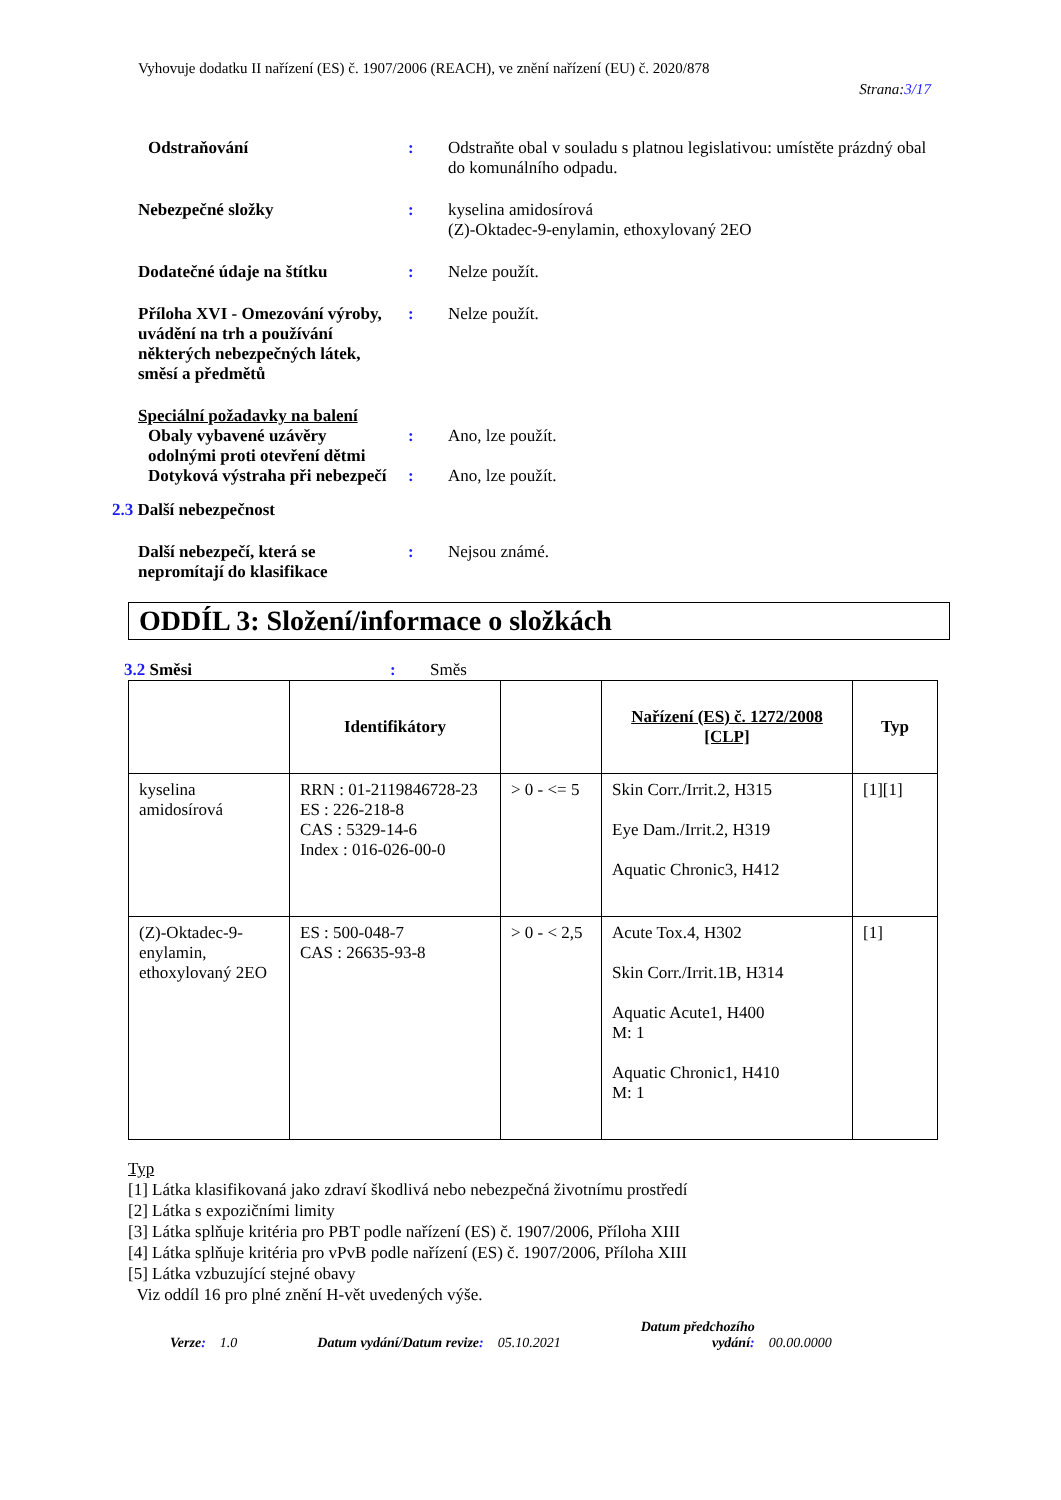Vyhovuje dodatku II nařízení (ES) č. 1907/2006 (REACH), ve znění nařízení (EU) č. 2020/878
Strana:3/17
Odstraňování : Odstraňte obal v souladu s platnou legislativou: umístěte prázdný obal do komunálního odpadu.
Nebezpečné složky : kyselina amidosírová
(Z)-Oktadec-9-enylamin, ethoxylovaný 2EO
Dodatečné údaje na štítku : Nelze použít.
Příloha XVI - Omezování výroby, uvádění na trh a používání některých nebezpečných látek, směsí a předmětů
: Nelze použít.
Speciální požadavky na balení
Obaly vybavené uzávěry odolnými proti otevření dětmi
: Ano, lze použít.
Dotyková výstraha při nebezpečí
: Ano, lze použít.
2.3 Další nebezpečnost
Další nebezpečí, která se nepromítají do klasifikace
: Nejsou známé.
ODDÍL 3: Složení/informace o složkách
3.2 Směsi : Směs
| | Identifikátory | | Nařízení (ES) č. 1272/2008 [CLP] | Typ |
| --- | --- | --- | --- | --- |
| kyselina amidosírová | RRN : 01-2119846728-23 ES : 226-218-8 CAS : 5329-14-6 Index : 016-026-00-0 | > 0 - <= 5 | Skin Corr./Irrit.2, H315 Eye Dam./Irrit.2, H319 Aquatic Chronic3, H412 | [1][1] |
| (Z)-Oktadec-9-enylamin, ethoxylovaný 2EO | ES : 500-048-7 CAS : 26635-93-8 | > 0 - < 2,5 | Acute Tox.4, H302 Skin Corr./Irrit.1B, H314 Aquatic Acute1, H400 M: 1 Aquatic Chronic1, H410 M: 1 | [1] |
Typ
[1] Látka klasifikovaná jako zdraví škodlivá nebo nebezpečná životnímu prostředí
[2] Látka s expozičními limity
[3] Látka splňuje kritéria pro PBT podle nařízení (ES) č. 1907/2006, Příloha XIII
[4] Látka splňuje kritéria pro vPvB podle nařízení (ES) č. 1907/2006, Příloha XIII
[5] Látka vzbuzující stejné obavy
Viz oddíl 16 pro plné znění H-vět uvedených výše.
Verze: 1.0 Datum vydání/Datum revize: 05.10.2021 Datum předchozího
vydání: 00.00.0000